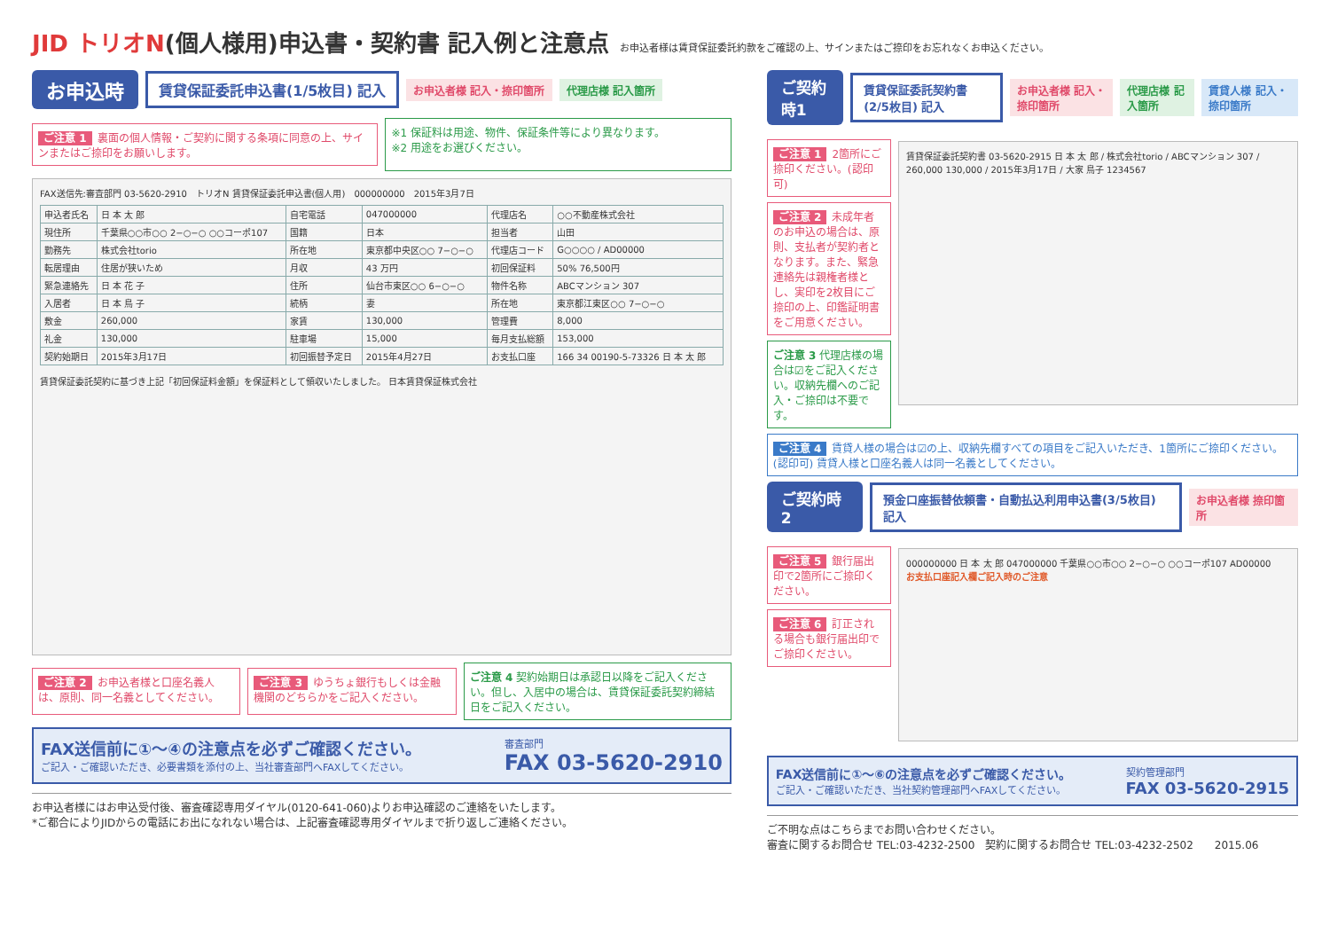JID トリオN(個人様用)申込書・契約書 記入例と注意点
お申込者様は賃貸保証委託約款をご確認の上、サインまたはご捺印をお忘れなくお申込ください。
お申込時 賃貸保証委託申込書(1/5枚目) 記入 お申込者様 記入・捺印箇所 代理店様 記入箇所
ご注意 1 裏面の個人情報・ご契約に関する条項に同意の上、サインまたはご捺印をお願いします。
※1 保証料は用途、物件、保証条件等により異なります。
※2 用途をお選びください。
FAX送信先:審査部門 03-5620-2910　トリオN 賃貸保証委託申込書(個人用)　000000000　2015年3月7日
| 申込者氏名 | 日 本 太 郎 | 自宅電話 | 047000000 | 代理店名 | ○○不動産株式会社 |
| 現住所 | 千葉県○○市○○ 2−○−○ ○○コーポ107 | 国籍 | 日本 | 担当者 | 山田 |
| 勤務先 | 株式会社torio | 所在地 | 東京都中央区○○ 7−○−○ | 代理店コード | G○○○○ / AD00000 |
| 転居理由 | 住居が狭いため | 月収 | 43 万円 | 初回保証料 | 50% 76,500円 |
| 緊急連絡先 | 日 本 花 子 | 住所 | 仙台市東区○○ 6−○−○ | 物件名称 | ABCマンション 307 |
| 入居者 | 日 本 鳥 子 | 続柄 | 妻 | 所在地 | 東京都江東区○○ 7−○−○ |
| 敷金 | 260,000 | 家賃 | 130,000 | 管理費 | 8,000 |
| 礼金 | 130,000 | 駐車場 | 15,000 | 毎月支払総額 | 153,000 |
| 契約始期日 | 2015年3月17日 | 初回振替予定日 | 2015年4月27日 | お支払口座 | 166 34 00190-5-73326 日 本 太 郎 |
賃貸保証委託契約に基づき上記「初回保証料金額」を保証料として領収いたしました。 日本賃貸保証株式会社
ご注意 2 お申込者様と口座名義人は、原則、同一名義としてください。
ご注意 3 ゆうちょ銀行もしくは金融機関のどちらかをご記入ください。
ご注意 4 契約始期日は承認日以降をご記入ください。但し、入居中の場合は、賃貸保証委託契約締結日をご記入ください。
FAX送信前に①〜④の注意点を必ずご確認ください。
ご記入・ご確認いただき、必要書類を添付の上、当社審査部門へFAXしてください。
審査部門
FAX 03-5620-2910
お申込者様にはお申込受付後、審査確認専用ダイヤル(0120-641-060)よりお申込確認のご連絡をいたします。
*ご都合によりJIDからの電話にお出になれない場合は、上記審査確認専用ダイヤルまで折り返しご連絡ください。
ご契約時1 賃貸保証委託契約書(2/5枚目) 記入 お申込者様 記入・捺印箇所 代理店様 記入箇所 賃貸人様 記入・捺印箇所
ご注意 1 2箇所にご捺印ください。(認印可)
ご注意 2 未成年者のお申込の場合は、原則、支払者が契約者となります。また、緊急連絡先は親権者様とし、実印を2枚目にご捺印の上、印鑑証明書をご用意ください。
ご注意 3 代理店様の場合は☑をご記入ください。収納先欄へのご記入・ご捺印は不要です。
賃貸保証委託契約書 03-5620-2915 日 本 太 郎 / 株式会社torio / ABCマンション 307 / 260,000 130,000 / 2015年3月17日 / 大家 鳥子 1234567
ご注意 4 賃貸人様の場合は☑の上、収納先欄すべての項目をご記入いただき、1箇所にご捺印ください。(認印可) 賃貸人様と口座名義人は同一名義としてください。
ご契約時2 預金口座振替依頼書・自動払込利用申込書(3/5枚目) 記入 お申込者様 捺印箇所
ご注意 5 銀行届出印で2箇所にご捺印ください。
ご注意 6 訂正される場合も銀行届出印でご捺印ください。
000000000 日 本 太 郎 047000000 千葉県○○市○○ 2−○−○ ○○コーポ107 AD00000
お支払口座記入欄ご記入時のご注意
FAX送信前に①〜⑥の注意点を必ずご確認ください。
ご記入・ご確認いただき、当社契約管理部門へFAXしてください。
契約管理部門
FAX 03-5620-2915
ご不明な点はこちらまでお問い合わせください。
審査に関するお問合せ TEL:03-4232-2500　契約に関するお問合せ TEL:03-4232-2502　　2015.06